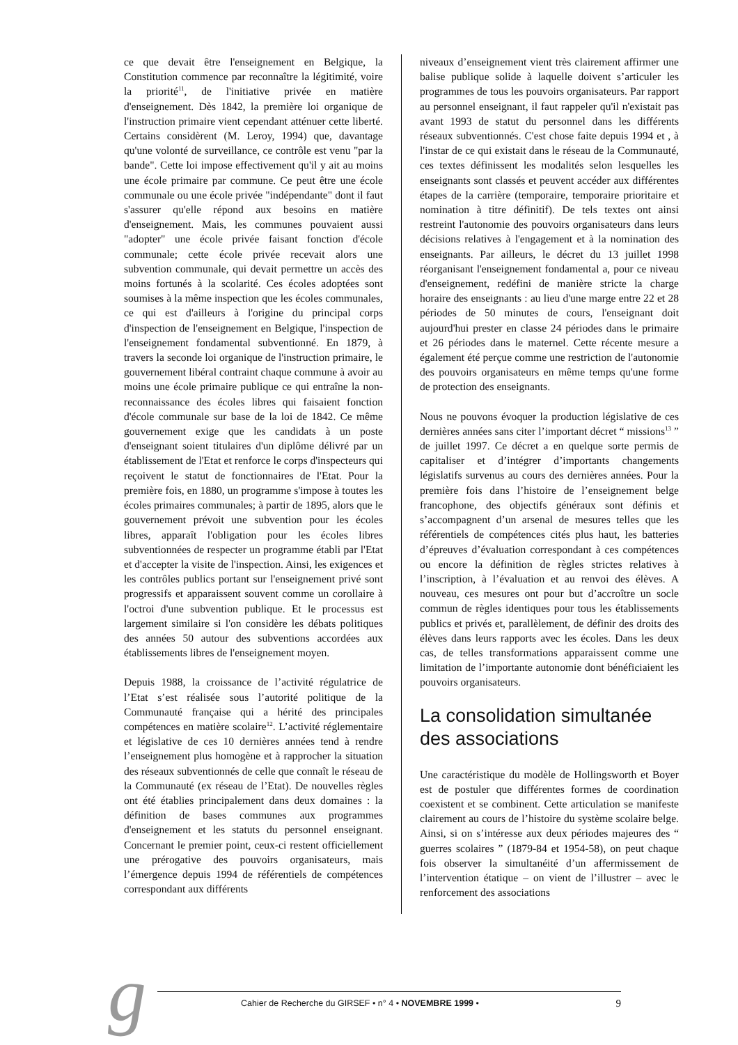ce que devait être l'enseignement en Belgique, la Constitution commence par reconnaître la légitimité, voire la priorité<sup>11</sup>, de l'initiative privée en matière d'enseignement. Dès 1842, la première loi organique de l'instruction primaire vient cependant atténuer cette liberté. Certains considèrent (M. Leroy, 1994) que, davantage qu'une volonté de surveillance, ce contrôle est venu "par la bande". Cette loi impose effectivement qu'il y ait au moins une école primaire par commune. Ce peut être une école communale ou une école privée "indépendante" dont il faut s'assurer qu'elle répond aux besoins en matière d'enseignement. Mais, les communes pouvaient aussi "adopter" une école privée faisant fonction d'école communale; cette école privée recevait alors une subvention communale, qui devait permettre un accès des moins fortunés à la scolarité. Ces écoles adoptées sont soumises à la même inspection que les écoles communales, ce qui est d'ailleurs à l'origine du principal corps d'inspection de l'enseignement en Belgique, l'inspection de l'enseignement fondamental subventionné. En 1879, à travers la seconde loi organique de l'instruction primaire, le gouvernement libéral contraint chaque commune à avoir au moins une école primaire publique ce qui entraîne la non-reconnaissance des écoles libres qui faisaient fonction d'école communale sur base de la loi de 1842. Ce même gouvernement exige que les candidats à un poste d'enseignant soient titulaires d'un diplôme délivré par un établissement de l'Etat et renforce le corps d'inspecteurs qui reçoivent le statut de fonctionnaires de l'Etat. Pour la première fois, en 1880, un programme s'impose à toutes les écoles primaires communales; à partir de 1895, alors que le gouvernement prévoit une subvention pour les écoles libres, apparaît l'obligation pour les écoles libres subventionnées de respecter un programme établi par l'Etat et d'accepter la visite de l'inspection. Ainsi, les exigences et les contrôles publics portant sur l'enseignement privé sont progressifs et apparaissent souvent comme un corollaire à l'octroi d'une subvention publique. Et le processus est largement similaire si l'on considère les débats politiques des années 50 autour des subventions accordées aux établissements libres de l'enseignement moyen.
Depuis 1988, la croissance de l’activité régulatrice de l’Etat s’est réalisée sous l’autorité politique de la Communauté française qui a hérité des principales compétences en matière scolaire<sup>12</sup>. L’activité réglementaire et législative de ces 10 dernières années tend à rendre l’enseignement plus homogène et à rapprocher la situation des réseaux subventionnés de celle que connaît le réseau de la Communauté (ex réseau de l’Etat). De nouvelles règles ont été établies principalement dans deux domaines : la définition de bases communes aux programmes d'enseignement et les statuts du personnel enseignant. Concernant le premier point, ceux-ci restent officiellement une prérogative des pouvoirs organisateurs, mais l’émergence depuis 1994 de référentiels de compétences correspondant aux différents
niveaux d’enseignement vient très clairement affirmer une balise publique solide à laquelle doivent s’articuler les programmes de tous les pouvoirs organisateurs. Par rapport au personnel enseignant, il faut rappeler qu'il n'existait pas avant 1993 de statut du personnel dans les différents réseaux subventionnés. C'est chose faite depuis 1994 et , à l'instar de ce qui existait dans le réseau de la Communauté, ces textes définissent les modalités selon lesquelles les enseignants sont classés et peuvent accéder aux différentes étapes de la carrière (temporaire, temporaire prioritaire et nomination à titre définitif). De tels textes ont ainsi restreint l'autonomie des pouvoirs organisateurs dans leurs décisions relatives à l'engagement et à la nomination des enseignants. Par ailleurs, le décret du 13 juillet 1998 réorganisant l'enseignement fondamental a, pour ce niveau d'enseignement, redéfini de manière stricte la charge horaire des enseignants : au lieu d'une marge entre 22 et 28 périodes de 50 minutes de cours, l'enseignant doit aujourd'hui prester en classe 24 périodes dans le primaire et 26 périodes dans le maternel. Cette récente mesure a également été perçue comme une restriction de l'autonomie des pouvoirs organisateurs en même temps qu'une forme de protection des enseignants.
Nous ne pouvons évoquer la production législative de ces dernières années sans citer l’important décret “ missions<sup>13</sup> ” de juillet 1997. Ce décret a en quelque sorte permis de capitaliser et d’intégrer d’importants changements législatifs survenus au cours des dernières années. Pour la première fois dans l’histoire de l’enseignement belge francophone, des objectifs généraux sont définis et s’accompagnent d’un arsenal de mesures telles que les référentiels de compétences cités plus haut, les batteries d’épreuves d’évaluation correspondant à ces compétences ou encore la définition de règles strictes relatives à l’inscription, à l’évaluation et au renvoi des élèves. A nouveau, ces mesures ont pour but d’accroître un socle commun de règles identiques pour tous les établissements publics et privés et, parallèlement, de définir des droits des élèves dans leurs rapports avec les écoles. Dans les deux cas, de telles transformations apparaissent comme une limitation de l’importante autonomie dont bénéficiaient les pouvoirs organisateurs.
La consolidation simultanée des associations
Une caractéristique du modèle de Hollingsworth et Boyer est de postuler que différentes formes de coordination coexistent et se combinent. Cette articulation se manifeste clairement au cours de l’histoire du système scolaire belge. Ainsi, si on s’intéresse aux deux périodes majeures des “ guerres scolaires ” (1879-84 et 1954-58), on peut chaque fois observer la simultanéité d’un affermissement de l’intervention étatique – on vient de l’illustrer – avec le renforcement des associations
g Cahier de Recherche du GIRSEF • n° 4 • NOVEMBRE 1999 • 9